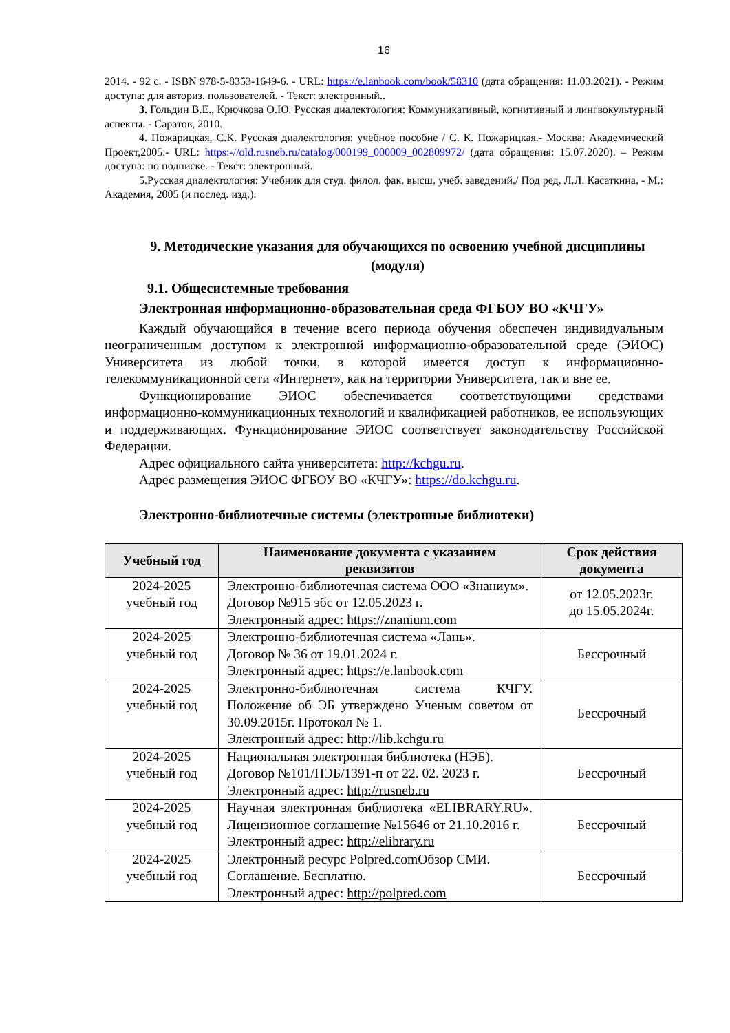16
2014. - 92 с. - ISBN 978-5-8353-1649-6. - URL: https://e.lanbook.com/book/58310 (дата обращения: 11.03.2021). - Режим доступа: для авториз. пользователей. - Текст: электронный..
3. Гольдин В.Е., Крючкова О.Ю. Русская диалектология: Коммуникативный, когнитивный и лингвокультурный аспекты. - Саратов, 2010.
4. Пожарицкая, С.К. Русская диалектология: учебное пособие / С. К. Пожарицкая.- Москва: Академический Проект,2005.- URL: https:-//old.rusneb.ru/catalog/000199_000009_002809972/ (дата обращения: 15.07.2020). – Режим доступа: по подписке. - Текст: электронный.
5.Русская диалектология: Учебник для студ. филол. фак. высш. учеб. заведений./ Под ред. Л.Л. Касаткина. - М.: Академия, 2005 (и послед. изд.).
9. Методические указания для обучающихся по освоению учебной дисциплины (модуля)
9.1. Общесистемные требования
Электронная информационно-образовательная среда ФГБОУ ВО «КЧГУ»
Каждый обучающийся в течение всего периода обучения обеспечен индивидуальным неограниченным доступом к электронной информационно-образовательной среде (ЭИОС) Университета из любой точки, в которой имеется доступ к информационно-телекоммуникационной сети «Интернет», как на территории Университета, так и вне ее.
Функционирование ЭИОС обеспечивается соответствующими средствами информационно-коммуникационных технологий и квалификацией работников, ее использующих и поддерживающих. Функционирование ЭИОС соответствует законодательству Российской Федерации.
Адрес официального сайта университета: http://kchgu.ru.
Адрес размещения ЭИОС ФГБОУ ВО «КЧГУ»: https://do.kchgu.ru.
Электронно-библиотечные системы (электронные библиотеки)
| Учебный год | Наименование документа с указанием реквизитов | Срок действия документа |
| --- | --- | --- |
| 2024-2025 учебный год | Электронно-библиотечная система ООО «Знаниум». Договор №915 эбс от 12.05.2023 г. Электронный адрес: https://znanium.com | от 12.05.2023г. до 15.05.2024г. |
| 2024-2025 учебный год | Электронно-библиотечная система «Лань». Договор № 36 от 19.01.2024 г. Электронный адрес: https://e.lanbook.com | Бессрочный |
| 2024-2025 учебный год | Электронно-библиотечная система КЧГУ. Положение об ЭБ утверждено Ученым советом от 30.09.2015г. Протокол № 1. Электронный адрес: http://lib.kchgu.ru | Бессрочный |
| 2024-2025 учебный год | Национальная электронная библиотека (НЭБ). Договор №101/НЭБ/1391-п от 22. 02. 2023 г. Электронный адрес: http://rusneb.ru | Бессрочный |
| 2024-2025 учебный год | Научная электронная библиотека «ELIBRARY.RU». Лицензионное соглашение №15646 от 21.10.2016 г. Электронный адрес: http://elibrary.ru | Бессрочный |
| 2024-2025 учебный год | Электронный ресурс Polpred.comОбзор СМИ. Соглашение. Бесплатно. Электронный адрес: http://polpred.com | Бессрочный |